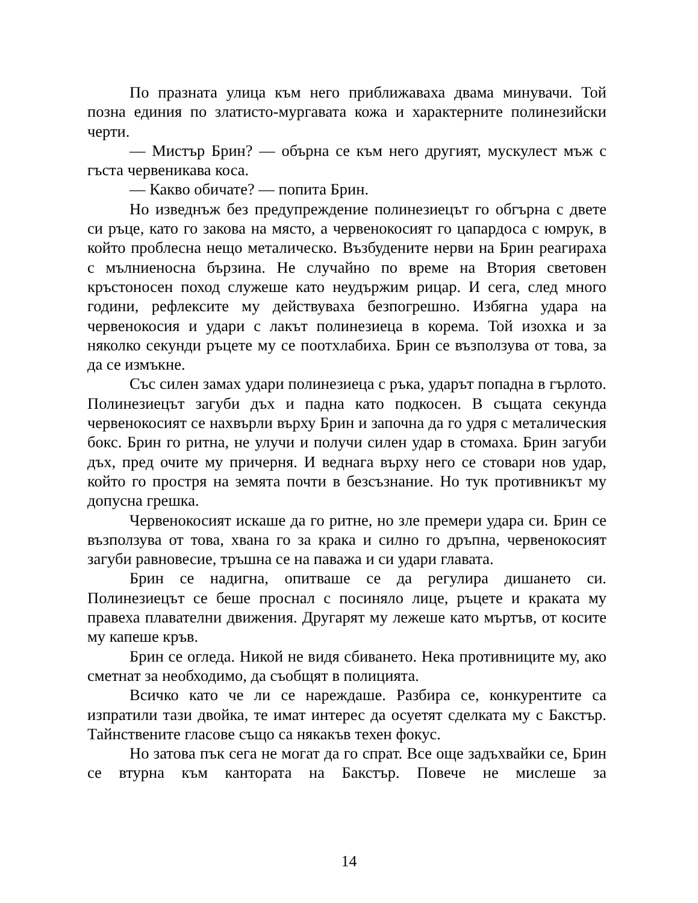По празната улица към него приближаваха двама минувачи. Той позна единия по златисто-мургавата кожа и характерните полинезийски черти.
— Мистър Брин? — обърна се към него другият, мускулест мъж с гъста червеникава коса.
— Какво обичате? — попита Брин.
Но изведнъж без предупреждение полинезиецът го обгърна с двете си ръце, като го закова на място, а червенокосият го цапардоса с юмрук, в който проблесна нещо метали­ческо. Възбудените нерви на Брин реагираха с мълниеносна бързина. Не случайно по време на Втория световен кръстоносен поход служеше като неудържим рицар. И сега, след много години, рефлексите му действуваха безпогрешно. Избягна удара на червенокосия и удари с лакът полинезиеца в корема. Той изохка и за няколко секунди ръцете му се поотхлабиха. Брин се възползува от това, за да се измъкне.
Със силен замах удари полинезиеца с ръка, ударът попадна в гърлото. Полинезиецът загуби дъх и падна като подкосен. В същата секунда червенокосият се нахвърли върху Брин и започна да го удря с металическия бокс. Брин го ритна, не улучи и получи силен удар в стомаха. Брин загуби дъх, пред очите му причерня. И веднага върху него се стовари нов удар, който го простря на земята почти в безсъзнание. Но тук противникът му допусна грешка.
Червенокосият искаше да го ритне, но зле премери удара си. Брин се възползува от това, хвана го за крака и силно го дръпна, червенокосият загуби равновесие, тръшна се на паважа и си удари главата.
Брин се надигна, опитваше се да регулира дишането си. Полинезиецът се беше проснал с посиняло лице, ръцете и краката му правеха плавателни движения. Другарят му лежеше като мъртъв, от косите му капеше кръв.
Брин се огледа. Никой не видя сбиването. Нека противниците му, ако сметнат за необходимо, да съобщят в полицията.
Всичко като че ли се нареждаше. Разбира се, конкурентите са изпратили тази двойка, те имат интерес да осуетят сделката му с Бакстър. Тайнствените гласове също са някакъв техен фокус.
Но затова пък сега не могат да го спрат. Все още задъхвайки се, Брин се втурна към канторат­а на Бакстър. Повече не мислеше за
14